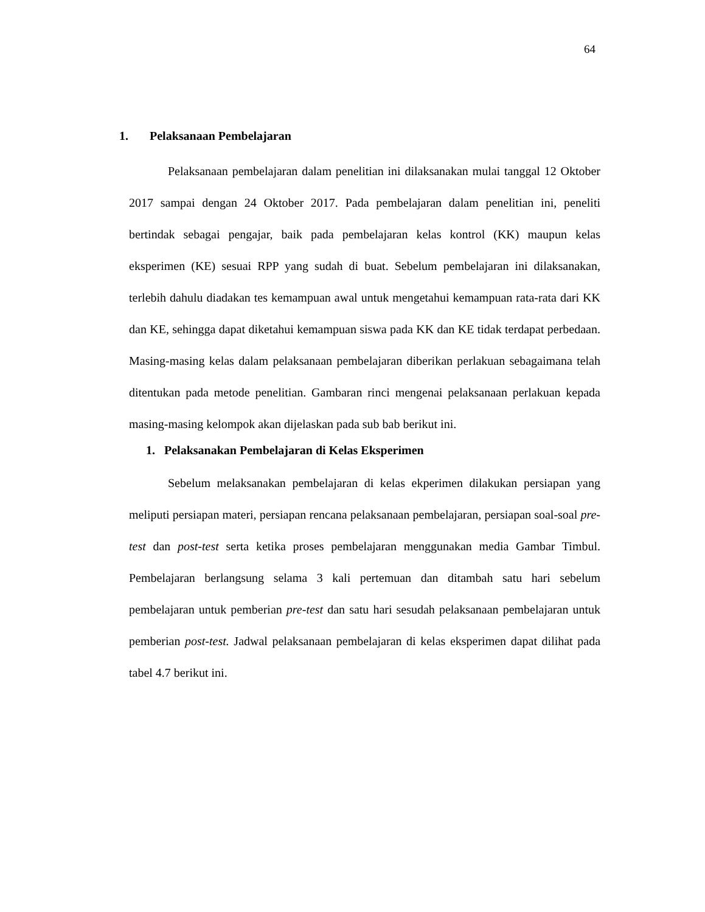64
1. Pelaksanaan Pembelajaran
Pelaksanaan pembelajaran dalam penelitian ini dilaksanakan mulai tanggal 12 Oktober 2017 sampai dengan 24 Oktober 2017. Pada pembelajaran dalam penelitian ini, peneliti bertindak sebagai pengajar, baik pada pembelajaran kelas kontrol (KK) maupun kelas eksperimen (KE) sesuai RPP yang sudah di buat. Sebelum pembelajaran ini dilaksanakan, terlebih dahulu diadakan tes kemampuan awal untuk mengetahui kemampuan rata-rata dari KK dan KE, sehingga dapat diketahui kemampuan siswa pada KK dan KE tidak terdapat perbedaan. Masing-masing kelas dalam pelaksanaan pembelajaran diberikan perlakuan sebagaimana telah ditentukan pada metode penelitian. Gambaran rinci mengenai pelaksanaan perlakuan kepada masing-masing kelompok akan dijelaskan pada sub bab berikut ini.
1. Pelaksanakan Pembelajaran di Kelas Eksperimen
Sebelum melaksanakan pembelajaran di kelas ekperimen dilakukan persiapan yang meliputi persiapan materi, persiapan rencana pelaksanaan pembelajaran, persiapan soal-soal pre-test dan post-test serta ketika proses pembelajaran menggunakan media Gambar Timbul. Pembelajaran berlangsung selama 3 kali pertemuan dan ditambah satu hari sebelum pembelajaran untuk pemberian pre-test dan satu hari sesudah pelaksanaan pembelajaran untuk pemberian post-test. Jadwal pelaksanaan pembelajaran di kelas eksperimen dapat dilihat pada tabel 4.7 berikut ini.